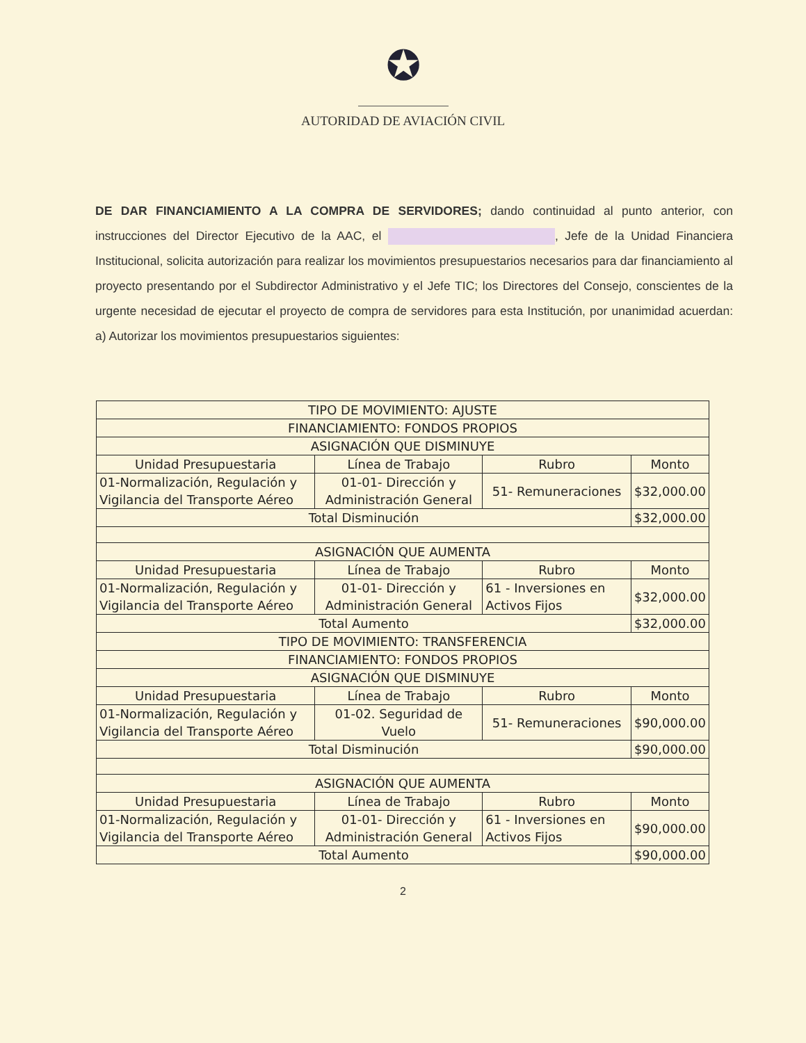✪
AUTORIDAD DE AVIACIÓN CIVIL
DE DAR FINANCIAMIENTO A LA COMPRA DE SERVIDORES; dando continuidad al punto anterior, con instrucciones del Director Ejecutivo de la AAC, el , Jefe de la Unidad Financiera Institucional, solicita autorización para realizar los movimientos presupuestarios necesarios para dar financiamiento al proyecto presentando por el Subdirector Administrativo y el Jefe TIC; los Directores del Consejo, conscientes de la urgente necesidad de ejecutar el proyecto de compra de servidores para esta Institución, por unanimidad acuerdan: a) Autorizar los movimientos presupuestarios siguientes:
| TIPO DE MOVIMIENTO: AJUSTE | | | |
| --- | --- | --- | --- |
| FINANCIAMIENTO: FONDOS PROPIOS | | | |
| ASIGNACIÓN QUE DISMINUYE | | | |
| Unidad Presupuestaria | Línea de Trabajo | Rubro | Monto |
| 01-Normalización, Regulación y Vigilancia del Transporte Aéreo | 01-01- Dirección y Administración General | 51- Remuneraciones | $32,000.00 |
| Total Disminución | | | $32,000.00 |
| ASIGNACIÓN QUE AUMENTA | | | |
| Unidad Presupuestaria | Línea de Trabajo | Rubro | Monto |
| 01-Normalización, Regulación y Vigilancia del Transporte Aéreo | 01-01- Dirección y Administración General | 61 - Inversiones en Activos Fijos | $32,000.00 |
| Total Aumento | | | $32,000.00 |
| TIPO DE MOVIMIENTO: TRANSFERENCIA | | | |
| FINANCIAMIENTO: FONDOS PROPIOS | | | |
| ASIGNACIÓN QUE DISMINUYE | | | |
| Unidad Presupuestaria | Línea de Trabajo | Rubro | Monto |
| 01-Normalización, Regulación y Vigilancia del Transporte Aéreo | 01-02. Seguridad de Vuelo | 51- Remuneraciones | $90,000.00 |
| Total Disminución | | | $90,000.00 |
| ASIGNACIÓN QUE AUMENTA | | | |
| Unidad Presupuestaria | Línea de Trabajo | Rubro | Monto |
| 01-Normalización, Regulación y Vigilancia del Transporte Aéreo | 01-01- Dirección y Administración General | 61 - Inversiones en Activos Fijos | $90,000.00 |
| Total Aumento | | | $90,000.00 |
2